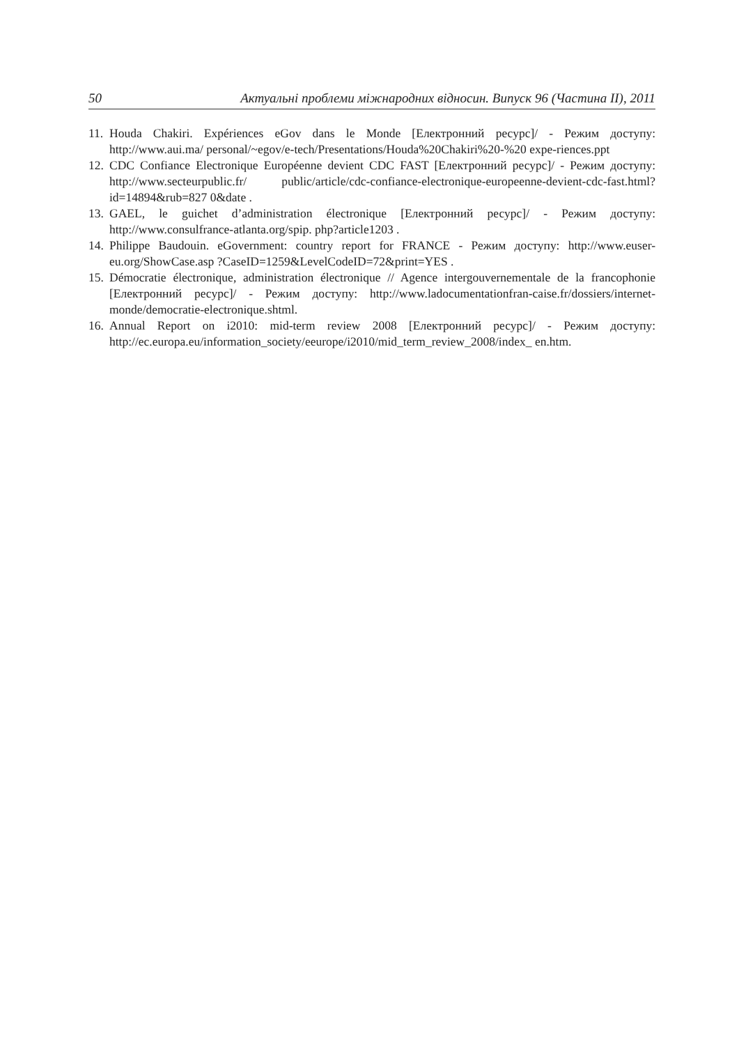50 Актуальні проблеми міжнародних відносин. Випуск 96 (Частина ІІ), 2011
11. Houda Chakiri. Expériences eGov dans le Monde [Електронний ресурс]/ - Режим доступу: http://www.aui.ma/ personal/~egov/e-tech/Presentations/Houda%20Chakiri%20-%20 expe-riences.ppt
12. CDC Confiance Electronique Européenne devient CDC FAST [Електронний ресурс]/ - Режим доступу: http://www.secteurpublic.fr/ public/article/cdc-confiance-electronique-europeenne-devient-cdc-fast.html?id=14894&rub=827 0&date .
13. GAEL, le guichet d’administration électronique [Електронний ресурс]/ - Режим доступу: http://www.consulfrance-atlanta.org/spip. php?article1203 .
14. Philippe Baudouin. eGovernment: country report for FRANCE - Режим доступу: http://www.euser-eu.org/ShowCase.asp ?CaseID=1259&LevelCodeID=72&print=YES .
15. Démocratie électronique, administration électronique // Agence intergouvernementale de la francophonie [Електронний ресурс]/ - Режим доступу: http://www.ladocumentationfran-caise.fr/dossiers/internet-monde/democratie-electronique.shtml.
16. Annual Report on i2010: mid-term review 2008 [Електронний ресурс]/ - Режим доступу: http://ec.europa.eu/information_society/eeurope/i2010/mid_term_review_2008/index_ en.htm.